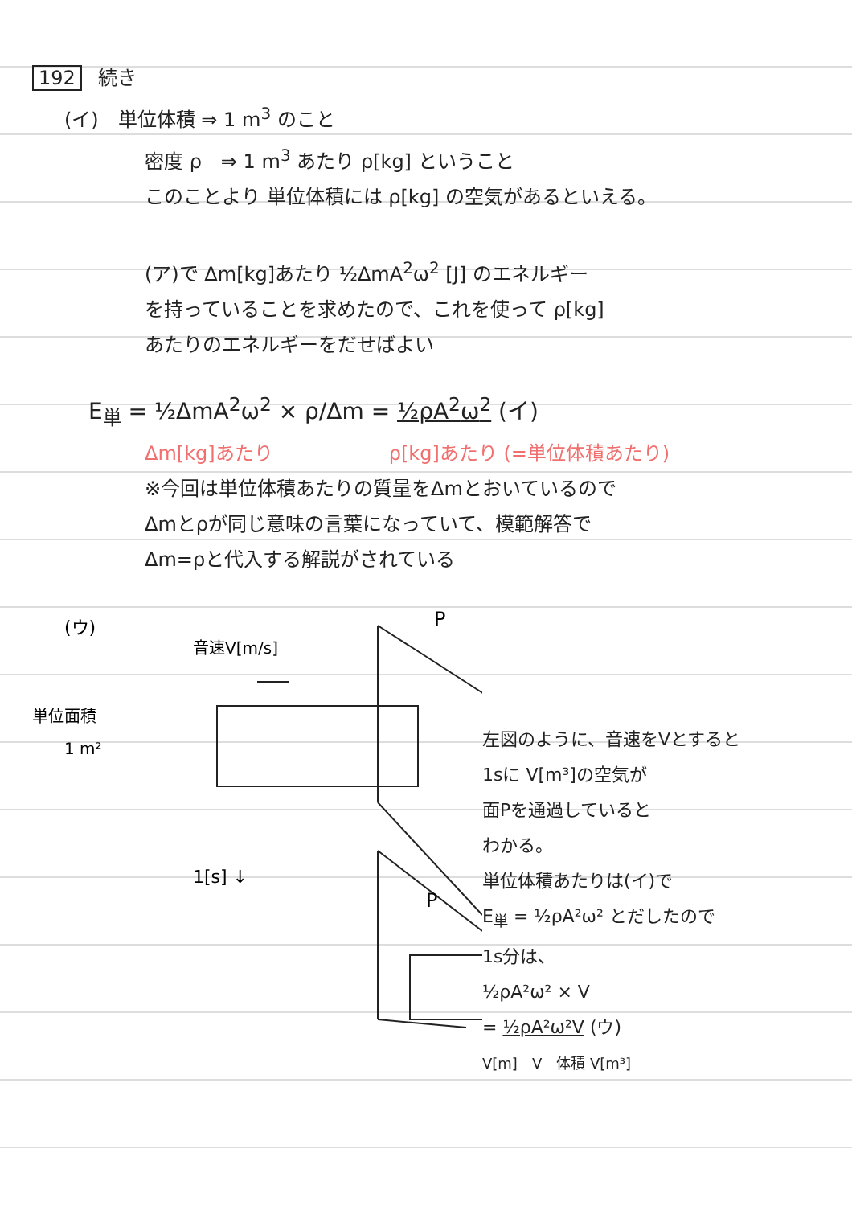192 続き
(イ)　単位体積 ⇒ 1 m<sup>3</sup> のこと
密度 ρ　⇒ 1 m<sup>3</sup> あたり ρ[kg] ということ
このことより 単位体積には ρ[kg] の空気があるといえる。
(ア)で Δm[kg]あたり ½ΔmA<sup>2</sup>ω<sup>2</sup> [J] のエネルギー
を持っていることを求めたので、これを使って ρ[kg]
あたりのエネルギーをだせばよい
E<sub>単</sub> = ½ΔmA<sup>2</sup>ω<sup>2</sup> × ρ/Δm = ½ρA<sup>2</sup>ω<sup>2</sup> (イ)
Δm[kg]あたり　　　　　　ρ[kg]あたり (=単位体積あたり)
※今回は単位体積あたりの質量をΔmとおいているので
Δmとρが同じ意味の言葉になっていて、模範解答で
Δm=ρと代入する解説がされている
(ウ)
音速V[m/s]
単位面積
1 m²
P
1[s] ↓
P
左図のように、音速をVとすると
1sに V[m³]の空気が
面Pを通過していると
わかる。
単位体積あたりは(イ)で
E<sub>単</sub> = ½ρA²ω² とだしたので
1s分は、
½ρA²ω² × V
= ½ρA²ω²V (ウ)
V[m]　V　体積 V[m³]